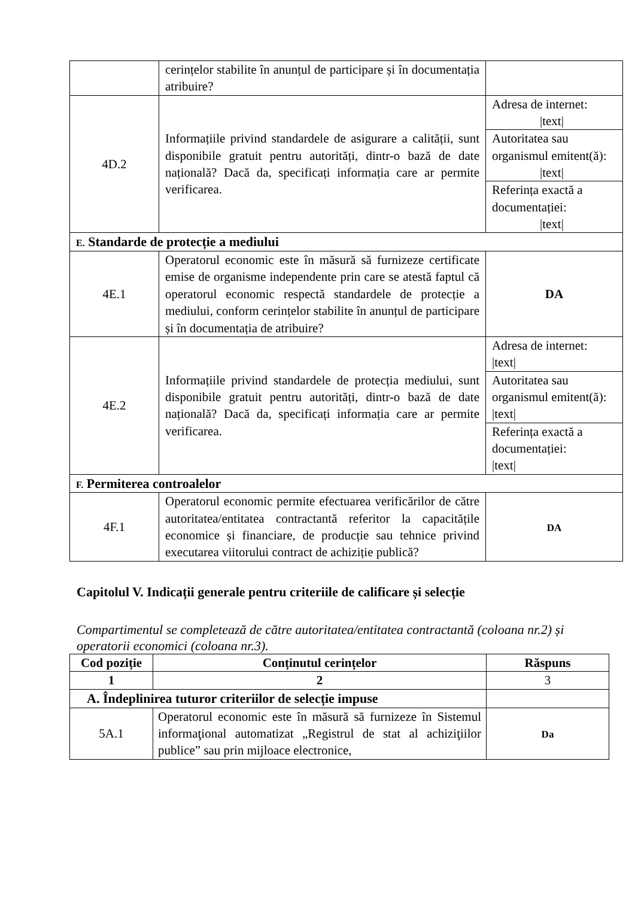| | cerințelor stabilite în anunțul de participare și în documentația atribuire? | |
| 4D.2 | Informațiile privind standardele de asigurare a calității, sunt disponibile gratuit pentru autorități, dintr-o bază de date națională? Dacă da, specificați informația care ar permite verificarea. | Adresa de internet: /text/ |
| | | Autoritatea sau organismul emitent(ă): /text/ |
| | | Referința exactă a documentației: /text/ |
| E. Standarde de protecție a mediului | | |
| 4E.1 | Operatorul economic este în măsură să furnizeze certificate emise de organisme independente prin care se atestă faptul că operatorul economic respectă standardele de protecție a mediului, conform cerințelor stabilite în anunțul de participare și în documentația de atribuire? | DA |
| 4E.2 | Informațiile privind standardele de protecția mediului, sunt disponibile gratuit pentru autorități, dintr-o bază de date națională? Dacă da, specificați informația care ar permite verificarea. | Adresa de internet: /text/ |
| | | Autoritatea sau organismul emitent(ă): /text/ |
| | | Referința exactă a documentației: /text/ |
| F. Permiterea controalelor | | |
| 4F.1 | Operatorul economic permite efectuarea verificărilor de către autoritatea/entitatea contractantă referitor la capacitățile economice și financiare, de producție sau tehnice privind executarea viitorului contract de achiziție publică? | DA |
Capitolul V. Indicații generale pentru criteriile de calificare și selecție
Compartimentul se completează de către autoritatea/entitatea contractantă (coloana nr.2) și operatorii economici (coloana nr.3).
| Cod poziție | Conținutul cerințelor | Răspuns |
| --- | --- | --- |
| 1 | 2 | 3 |
| A. Îndeplinirea tuturor criteriilor de selecție impuse | | |
| 5A.1 | Operatorul economic este în măsură să furnizeze în Sistemul informaţional automatizat „Registrul de stat al achiziţiilor publice” sau prin mijloace electronice, | Da |